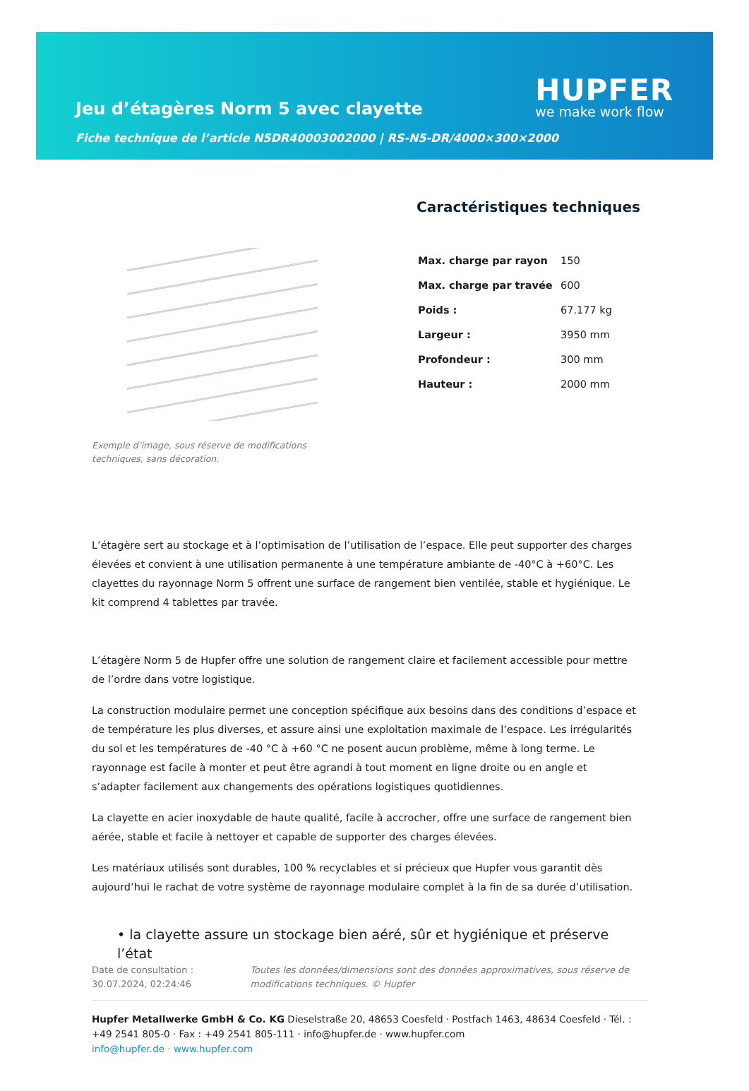Jeu d’étagères Norm 5 avec clayette
HUPFER
we make work flow
Fiche technique de l’article N5DR40003002000 | RS-N5-DR/4000×300×2000
Exemple d’image, sous réserve de modifications techniques, sans décoration.
Caractéristiques techniques
| Max. charge par rayon | 150 |
| Max. charge par travée | 600 |
| Poids : | 67.177 kg |
| Largeur : | 3950 mm |
| Profondeur : | 300 mm |
| Hauteur : | 2000 mm |
L’étagère sert au stockage et à l’optimisation de l’utilisation de l’espace. Elle peut supporter des charges élevées et convient à une utilisation permanente à une température ambiante de -40°C à +60°C. Les clayettes du rayonnage Norm 5 offrent une surface de rangement bien ventilée, stable et hygiénique. Le kit comprend 4 tablettes par travée.
L’étagère Norm 5 de Hupfer offre une solution de rangement claire et facilement accessible pour mettre de l’ordre dans votre logistique.
La construction modulaire permet une conception spécifique aux besoins dans des conditions d’espace et de température les plus diverses, et assure ainsi une exploitation maximale de l’espace. Les irrégularités du sol et les températures de -40 °C à +60 °C ne posent aucun problème, même à long terme. Le rayonnage est facile à monter et peut être agrandi à tout moment en ligne droite ou en angle et s’adapter facilement aux changements des opérations logistiques quotidiennes.
La clayette en acier inoxydable de haute qualité, facile à accrocher, offre une surface de rangement bien aérée, stable et facile à nettoyer et capable de supporter des charges élevées.
Les matériaux utilisés sont durables, 100 % recyclables et si précieux que Hupfer vous garantit dès aujourd’hui le rachat de votre système de rayonnage modulaire complet à la fin de sa durée d’utilisation.
• la clayette assure un stockage bien aéré, sûr et hygiénique et préserve l’état
Date de consultation : 30.07.2024, 02:24:46 Toutes les données/dimensions sont des données approximatives, sous réserve de modifications techniques. © Hupfer
Hupfer Metallwerke GmbH & Co. KG Dieselstraße 20, 48653 Coesfeld · Postfach 1463, 48634 Coesfeld · Tél. : +49 2541 805-0 · Fax : +49 2541 805-111 · info@hupfer.de · www.hupfer.com
info@hupfer.de · www.hupfer.com